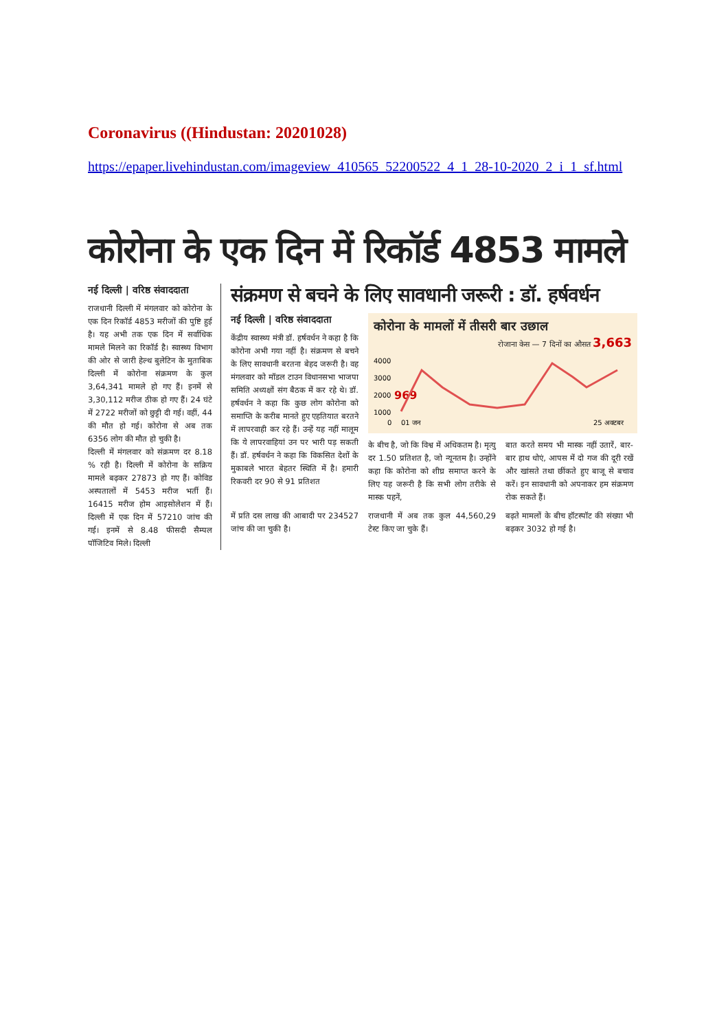Coronavirus ((Hindustan: 20201028)
https://epaper.livehindustan.com/imageview_410565_52200522_4_1_28-10-2020_2_i_1_sf.html
कोरोना के एक दिन में रिकॉर्ड 4853 मामले
नई दिल्ली | वरिष्ठ संवाददाता
राजधानी दिल्ली में मंगलवार को कोरोना के एक दिन रिकॉर्ड 4853 मरीजों की पुष्टि हुई है। यह अभी तक एक दिन में सर्वाधिक मामले मिलने का रिकॉर्ड है। स्वास्थ्य विभाग की ओर से जारी हेल्थ बुलेटिन के मुताबिक दिल्ली में कोरोना संक्रमण के कुल 3,64,341 मामले हो गए हैं। इनमें से 3,30,112 मरीज ठीक हो गए हैं। 24 घंटे में 2722 मरीजों को छुट्टी दी गई। वहीं, 44 की मौत हो गई। कोरोना से अब तक 6356 लोग की मौत हो चुकी है।
दिल्ली में मंगलवार को संक्रमण दर 8.18 % रही है। दिल्ली में कोरोना के सक्रिय मामले बढ़कर 27873 हो गए हैं। कोविड अस्पतालों में 5453 मरीज भर्ती हैं। 16415 मरीज होम आइसोलेशन में हैं। दिल्ली में एक दिन में 57210 जांच की गई। इनमें से 8.48 फीसदी सैम्पल पॉजिटिव मिले। दिल्ली
संक्रमण से बचने के लिए सावधानी जरूरी : डॉ. हर्षवर्धन
नई दिल्ली | वरिष्ठ संवाददाता
केंद्रीय स्वास्थ्य मंत्री डॉ. हर्षवर्धन ने कहा है कि कोरोना अभी गया नहीं है। संक्रमण से बचने के लिए सावधानी बरतना बेहद जरूरी है। वह मंगलवार को मॉडल टाउन विधानसभा भाजपा समिति अध्यक्षों संग बैठक में कर रहे थे। डॉ. हर्षवर्धन ने कहा कि कुछ लोग कोरोना को समाप्ति के करीब मानते हुए एहतियात बरतने में लापरवाही कर रहे हैं। उन्हें यह नहीं मालूम कि ये लापरवाहियां उन पर भारी पड़ सकती हैं। डॉ. हर्षवर्धन ने कहा कि विकसित देशों के मुकाबले भारत बेहतर स्थिति में है। हमारी रिकवरी दर 90 से 91 प्रतिशत
कोरोना के मामलों में तीसरी बार उछाल
रोजाना केस — 7 दिनों का औसत 3,663
4000
3000
2000
969
1000
0
01 जून
25 अक्टूबर
के बीच है, जो कि विश्व में अधिकतम है। मृत्यु दर 1.50 प्रतिशत है, जो न्यूनतम है। उन्होंने कहा कि कोरोना को शीघ्र समाप्त करने के लिए यह जरूरी है कि सभी लोग तरीके से मास्क पहनें,
बात करते समय भी मास्क नहीं उतारें, बार-बार हाथ धोएं, आपस में दो गज की दूरी रखें और खांसते तथा छींकते हुए बाजू से बचाव करें। इन सावधानी को अपनाकर हम संक्रमण रोक सकते हैं।
में प्रति दस लाख की आबादी पर 234527 जांच की जा चुकी है।
राजधानी में अब तक कुल 44,560,29 टेस्ट किए जा चुके हैं।
बढ़ते मामलों के बीच हॉटस्पॉट की संख्या भी बढ़कर 3032 हो गई है।